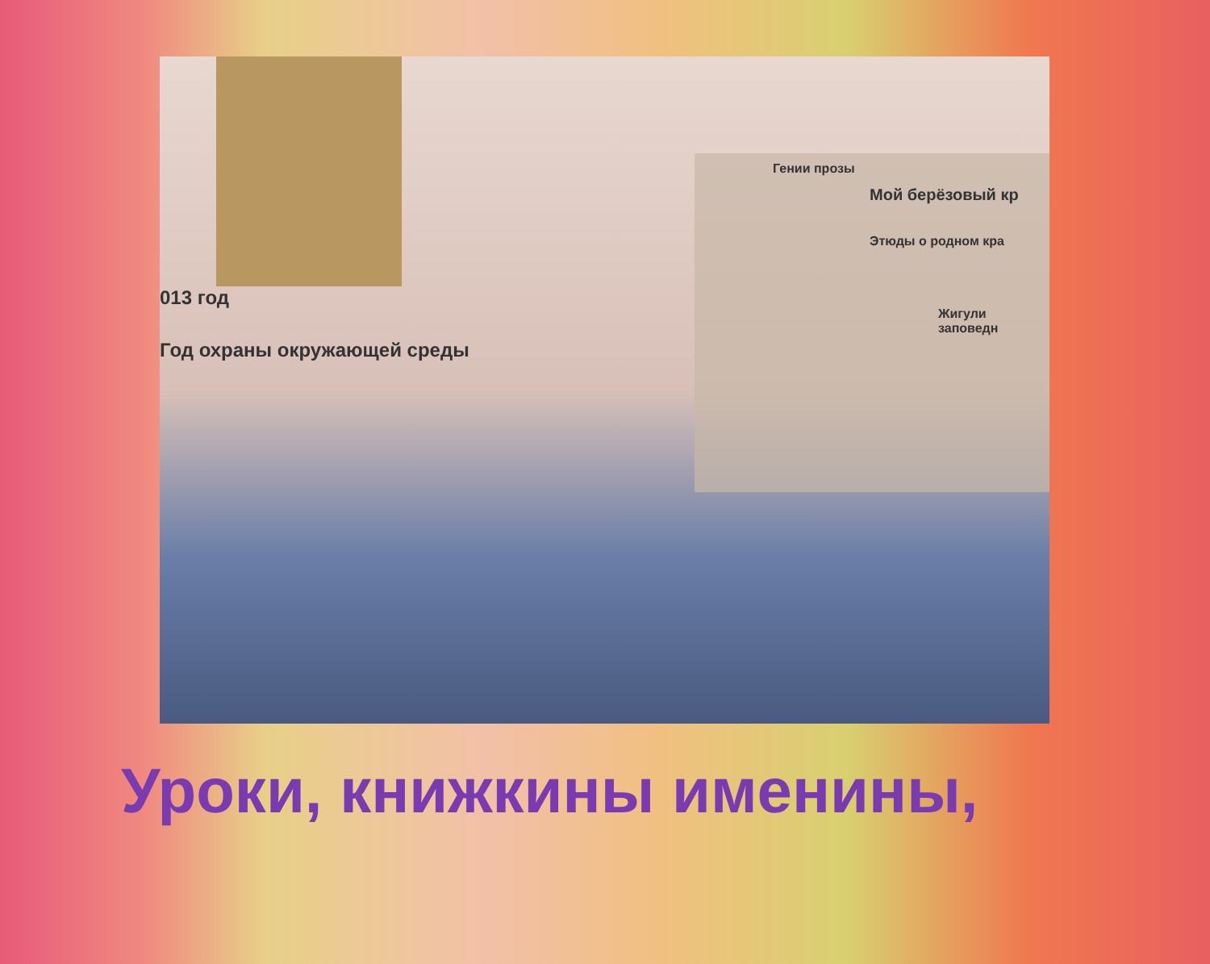013 год
Год охраны окружающей среды
Гении прозы
Мой берёзовый кр
Этюды о родном кра
Жигули заповедн
Уроки, книжкины именины,